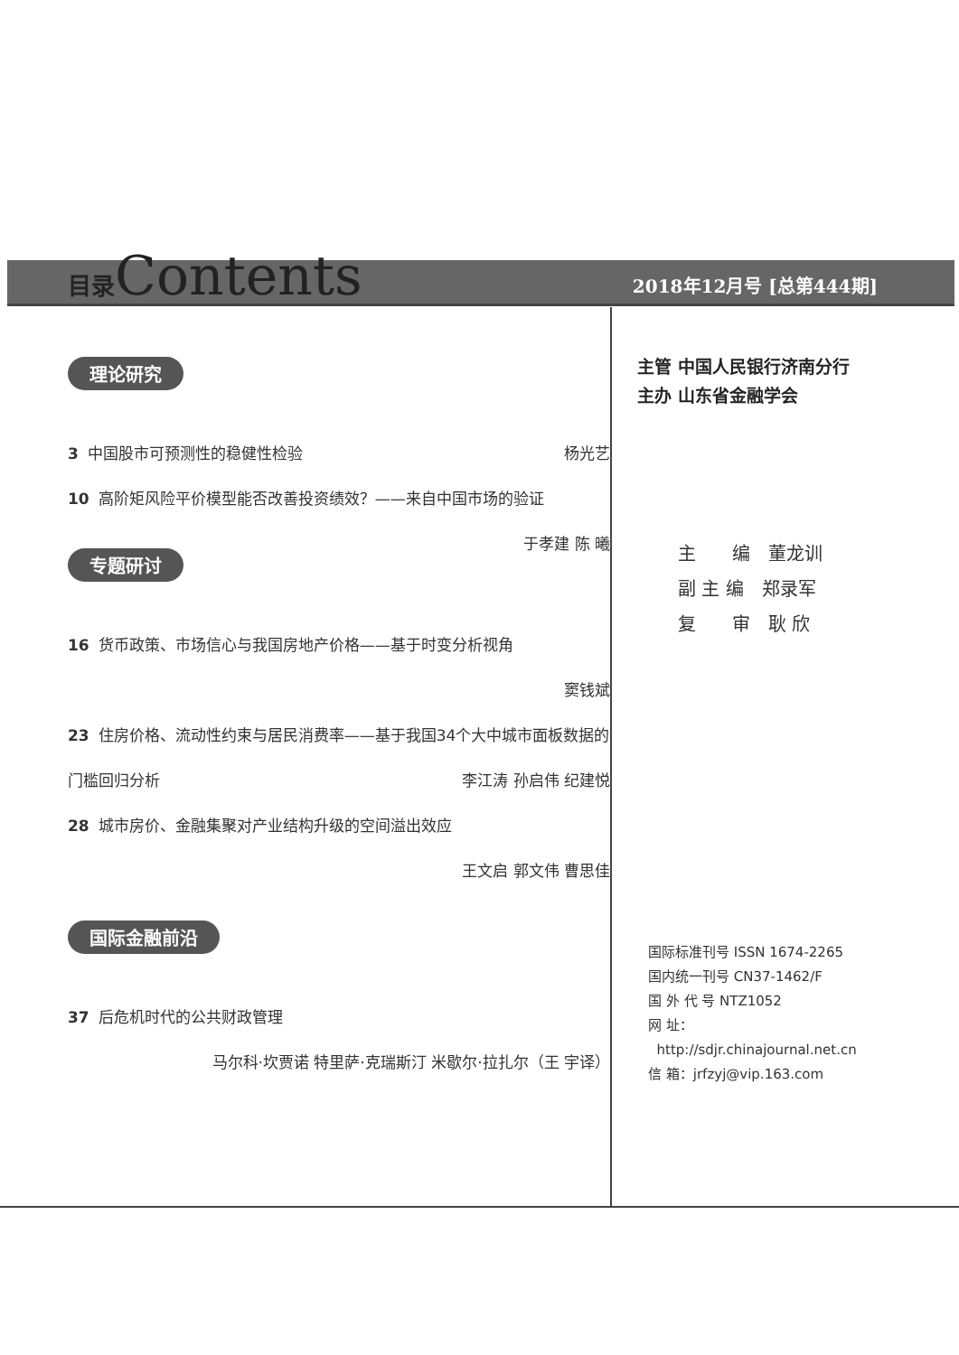目录Contents
2018年12月号 [总第444期]
理论研究
3 中国股市可预测性的稳健性检验 杨光艺
10 高阶矩风险平价模型能否改善投资绩效？——来自中国市场的验证 于孝建 陈 曦
专题研讨
16 货币政策、市场信心与我国房地产价格——基于时变分析视角
窦钱斌
23 住房价格、流动性约束与居民消费率——基于我国34个大中城市面板数据的门槛回归分析 李江涛 孙启伟 纪建悦
28 城市房价、金融集聚对产业结构升级的空间溢出效应
王文启 郭文伟 曹思佳
国际金融前沿
37 后危机时代的公共财政管理
马尔科·坎贾诺 特里萨·克瑞斯汀 米歇尔·拉扎尔（王 宇译）
主管 中国人民银行济南分行
主办 山东省金融学会
主　　编　董龙训
副 主 编　郑录军
复　　审　耿 欣
国际标准刊号 ISSN 1674-2265
国内统一刊号 CN37-1462/F
国 外 代 号 NTZ1052
网 址：
http://sdjr.chinajournal.net.cn
信 箱：jrfzyj@vip.163.com